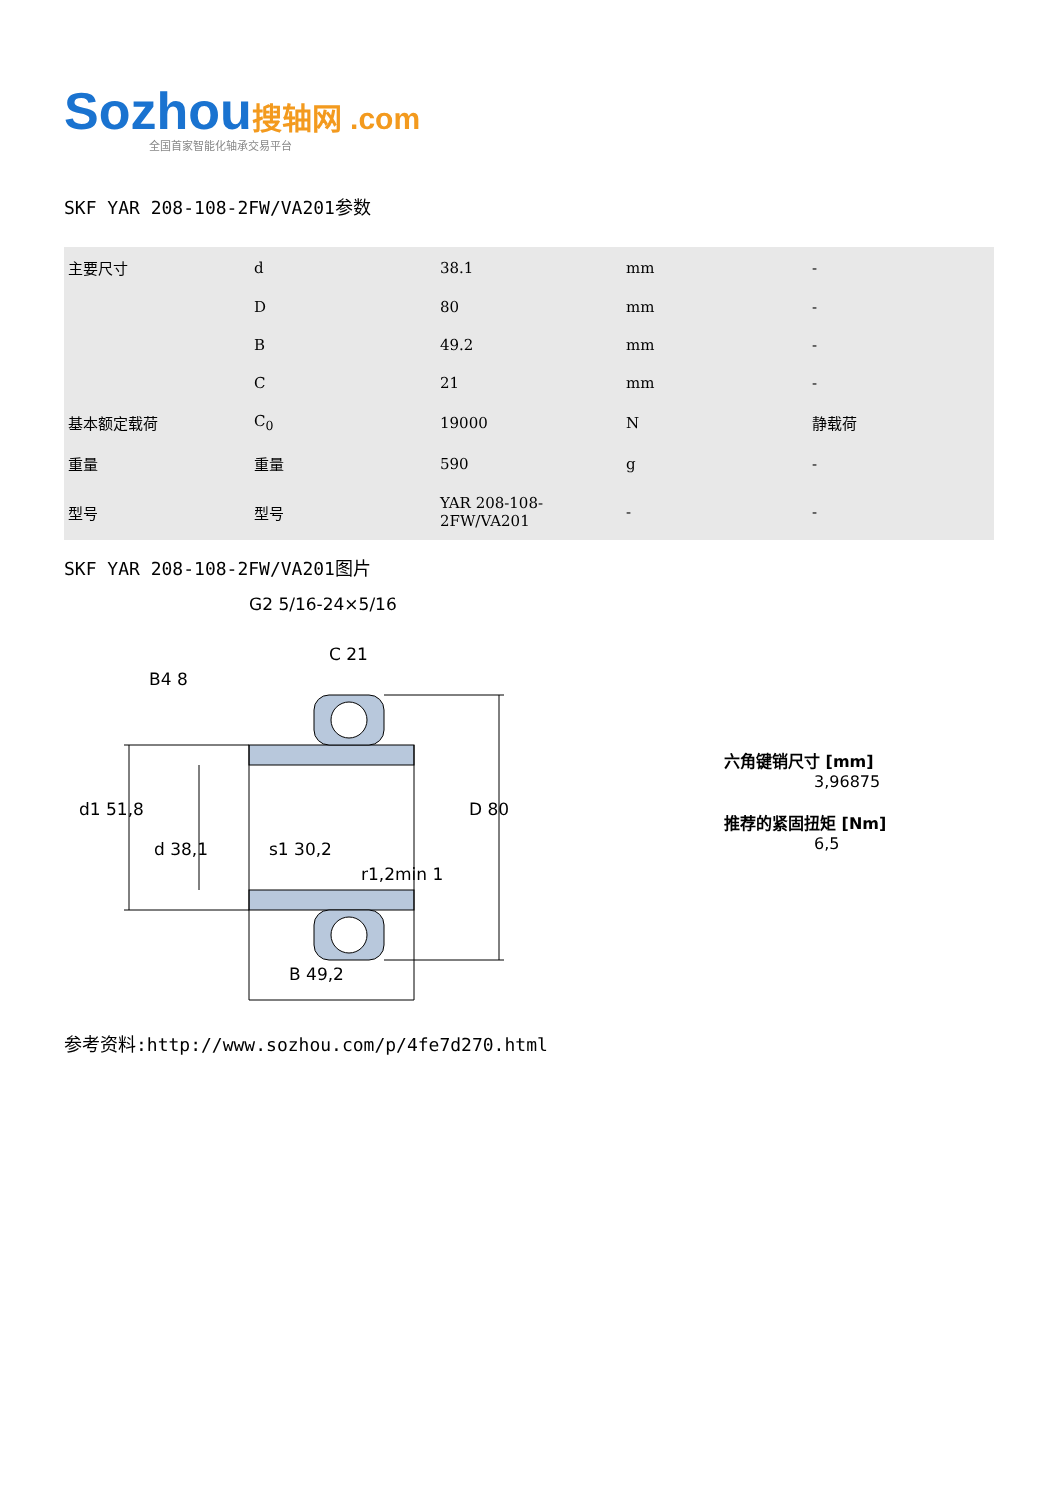Sozhou搜轴网 .com
全国首家智能化轴承交易平台
SKF YAR 208-108-2FW/VA201参数
| 主要尺寸 | d | 38.1 | mm | - |
| | D | 80 | mm | - |
| | B | 49.2 | mm | - |
| | C | 21 | mm | - |
| 基本额定载荷 | C<sub>0</sub> | 19000 | N | 静载荷 |
| 重量 | 重量 | 590 | g | - |
| 型号 | 型号 | YAR 208-108-2FW/VA201 | - | - |
SKF YAR 208-108-2FW/VA201图片
G2 5/16-24×5/16
C 21
B4 8
d1 51,8
D 80
d 38,1
s1 30,2
r1,2min 1
B 49,2
六角键销尺寸 [mm]
3,96875
推荐的紧固扭矩 [Nm]
6,5
参考资料:http://www.sozhou.com/p/4fe7d270.html